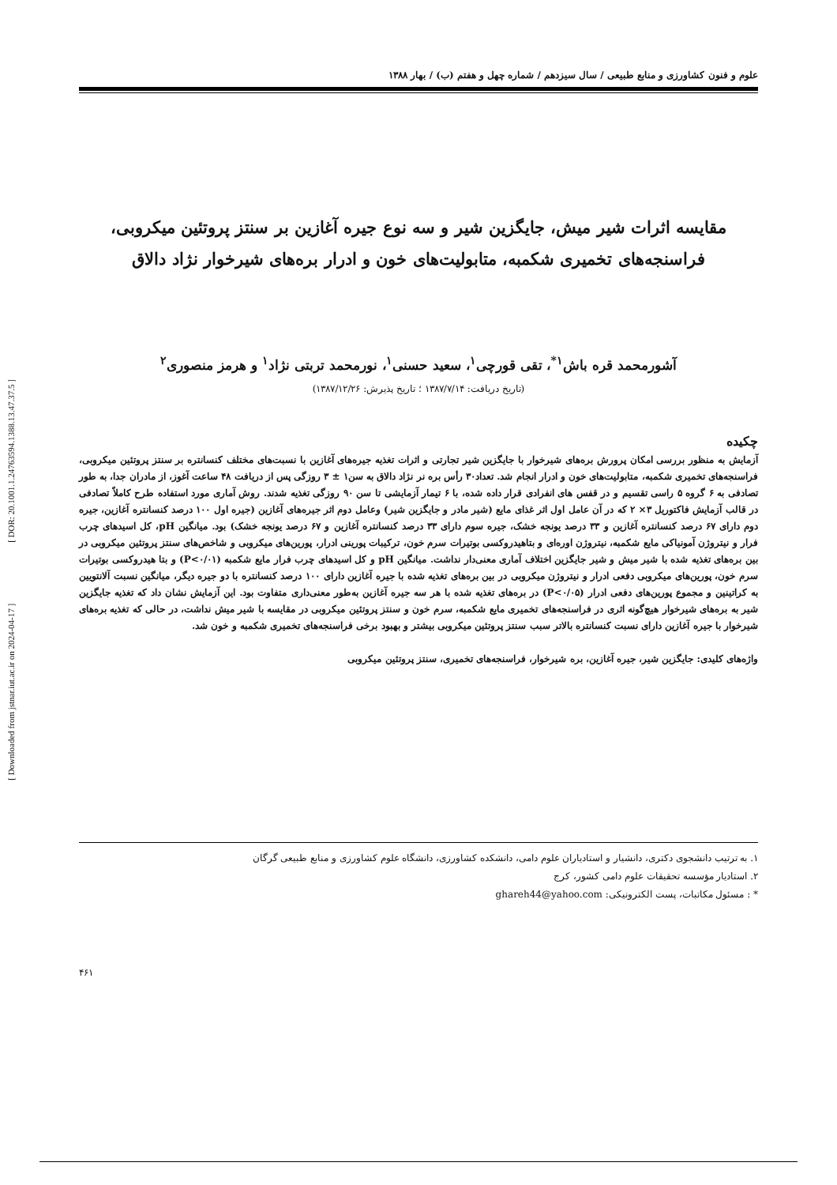[ Downloaded from jstnar.iut.ac.ir on 2024-04-17 ] [ DOR: 20.1001.1.24763594.1388.13.47.37.5 ]
علوم و فنون کشاورزی و منابع طبیعی / سال سیزدهم / شماره چهل و هفتم (ب) / بهار ۱۳۸۸
مقایسه اثرات شیر میش، جایگزین شیر و سه نوع جیره آغازین بر سنتز پروتئین میکروبی،
فراسنجه‌های تخمیری شکمبه، متابولیت‌های خون و ادرار بره‌های شیرخوار نژاد دالاق
آشورمحمد قره باش<sup>۱*</sup>، تقی قورچی<sup>۱</sup>، سعید حسنی<sup>۱</sup>، نورمحمد تربتی نژاد<sup>۱</sup> و هرمز منصوری<sup>۲</sup>
(تاریخ دریافت: ۱۳۸۷/۷/۱۴ ؛ تاریخ پذیرش: ۱۳۸۷/۱۲/۲۶)
چکیده
آزمایش به منظور بررسی امکان پرورش بره‌های شیرخوار با جایگزین شیر تجارتی و اثرات تغذیه جیره‌های آغازین با نسبت‌های مختلف کنسانتره بر سنتز پروتئین میکروبی، فراسنجه‌های تخمیری شکمبه، متابولیت‌های خون و ادرار انجام شد. تعداد۳۰ رأس بره نر نژاد دالاق به سن۱ ± ۳ روزگی پس از دریافت ۴۸ ساعت آغوز، از مادران جدا، به طور تصادفی به ۶ گروه ۵ راسی تقسیم و در قفس های انفرادی قرار داده شده، با ۶ تیمار آزمایشی تا سن ۹۰ روزگی تغذیه شدند. روش آماری مورد استفاده طرح کاملاً تصادفی در قالب آزمایش فاکتوریل ۳× ۲ که در آن عامل اول اثر غذای مایع (شیر مادر و جایگزین شیر) وعامل دوم اثر جیره‌های آغازین (جیره اول ۱۰۰ درصد کنسانتره آغازین، جیره دوم دارای ۶۷ درصد کنسانتره آغازین و ۳۳ درصد یونجه خشک، جیره سوم دارای ۳۳ درصد کنسانتره آغازین و ۶۷ درصد یونجه خشک) بود. میانگین pH، کل اسیدهای چرب فرار و نیتروژن آمونیاکی مایع شکمبه، نیتروژن اوره‌ای و بتاهیدروکسی بوتیرات سرم خون، ترکیبات پورینی ادرار، پورین‌های میکروبی و شاخص‌های سنتز پروتئین میکروبی در بین بره‌های تغذیه شده با شیر میش و شیر جایگزین اختلاف آماری معنی‌دار نداشت. میانگین pH و کل اسیدهای چرب فرار مایع شکمبه (P<۰/۰۱) و بتا هیدروکسی بوتیرات سرم خون، پورین‌های میکروبی دفعی ادرار و نیتروژن میکروبی در بین بره‌های تغذیه شده با جیره آغازین دارای ۱۰۰ درصد کنسانتره با دو جیره دیگر، میانگین نسبت آلانتویین به کراتینین و مجموع پورین‌های دفعی ادرار (P<۰/۰۵) در بره‌های تغذیه شده با هر سه جیره آغازین به‌طور معنی‌داری متفاوت بود. این آزمایش نشان داد که تغذیه جایگزین شیر به بره‌های شیرخوار هیچ‌گونه اثری در فراسنجه‌های تخمیری مایع شکمبه، سرم خون و سنتز پروتئین میکروبی در مقایسه با شیر میش نداشت، در حالی که تغذیه بره‌های شیرخوار با جیره آغازین دارای نسبت کنسانتره بالاتر سبب سنتز پروتئین میکروبی بیشتر و بهبود برخی فراسنجه‌های تخمیری شکمبه و خون شد.
واژه‌های کلیدی: جایگزین شیر، جیره آغازین، بره شیرخوار، فراسنجه‌های تخمیری، سنتز پروتئین میکروبی
۱. به ترتیب دانشجوی دکتری، دانشیار و استادیاران علوم دامی، دانشکده کشاورزی، دانشگاه علوم کشاورزی و منابع طبیعی گرگان
۲. استادیار مؤسسه تحقیقات علوم دامی کشور، کرج
* : مسئول مکاتبات، پست الکترونیکی: ghareh44@yahoo.com
۴۶۱